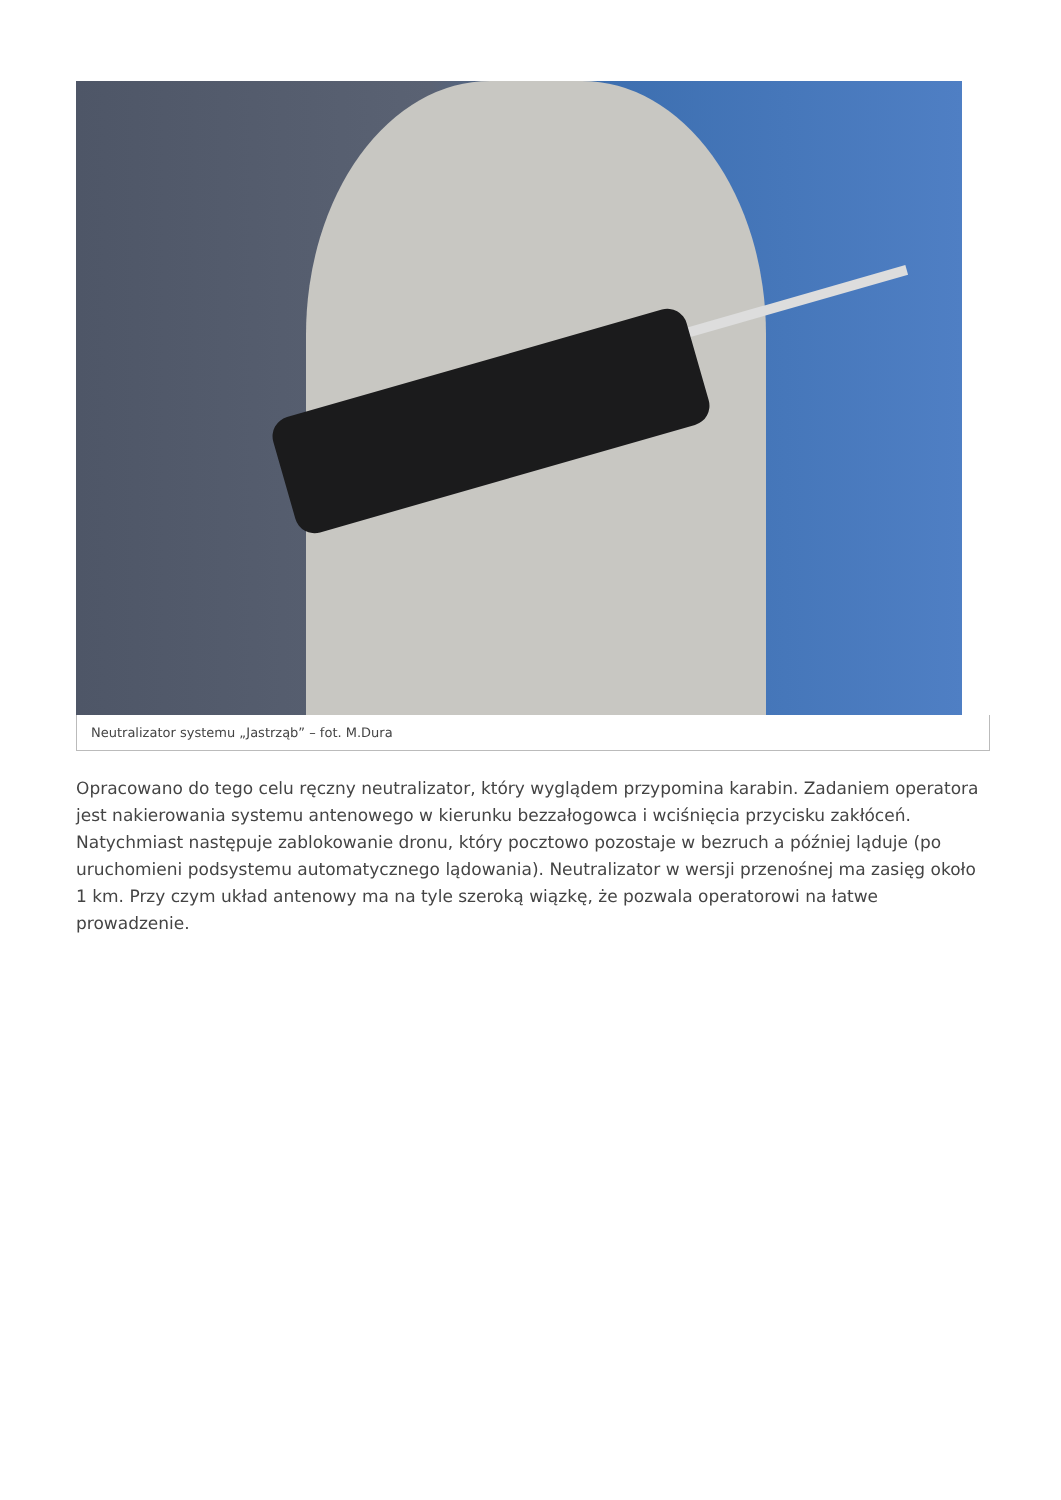Neutralizator systemu „Jastrząb” – fot. M.Dura
Opracowano do tego celu ręczny neutralizator, który wyglądem przypomina karabin. Zadaniem operatora jest nakierowania systemu antenowego w kierunku bezzałogowca i wciśnięcia przycisku zakłóceń. Natychmiast następuje zablokowanie dronu, który pocztowo pozostaje w bezruch a później ląduje (po uruchomieni podsystemu automatycznego lądowania). Neutralizator w wersji przenośnej ma zasięg około 1 km. Przy czym układ antenowy ma na tyle szeroką wiązkę, że pozwala operatorowi na łatwe prowadzenie.